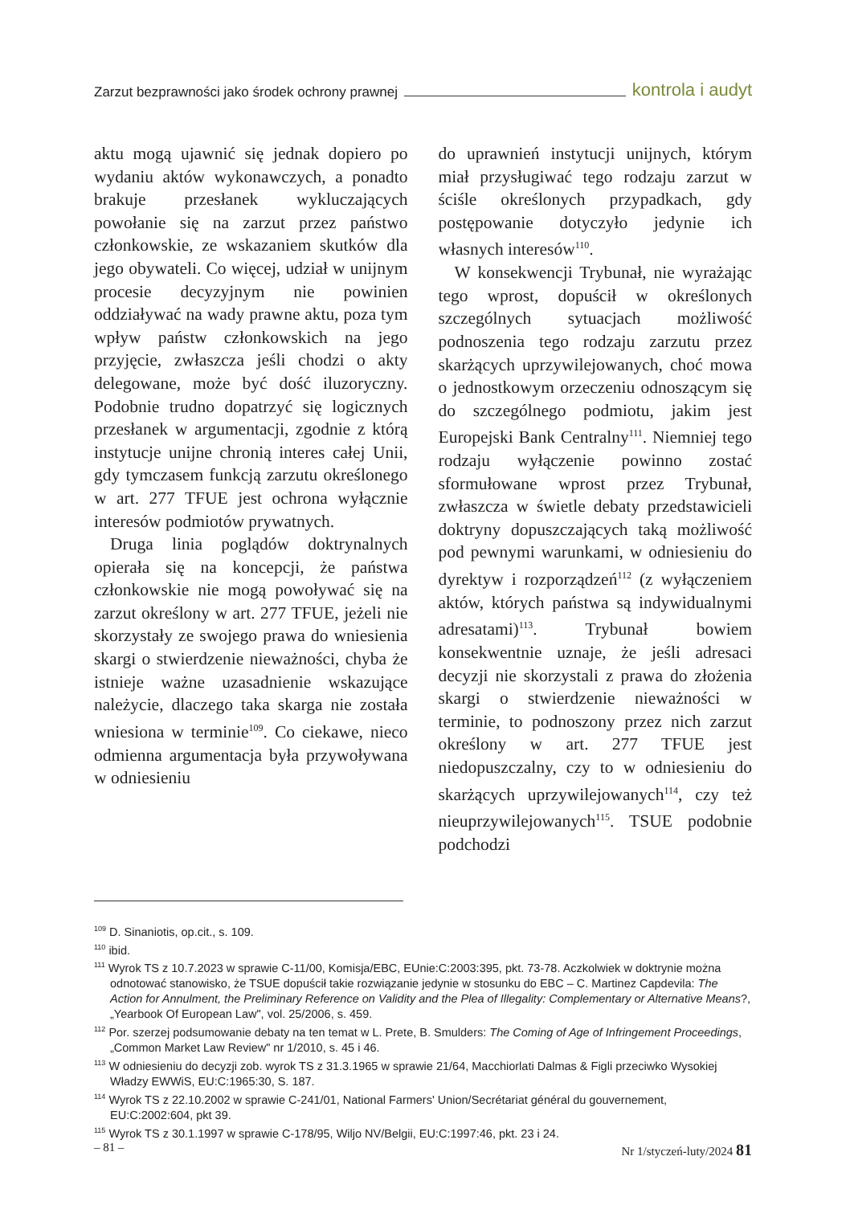Zarzut bezprawności jako środek ochrony prawnej kontrola i audyt
aktu mogą ujawnić się jednak dopiero po wydaniu aktów wykonawczych, a ponadto brakuje przesłanek wykluczających powołanie się na zarzut przez państwo członkowskie, ze wskazaniem skutków dla jego obywateli. Co więcej, udział w unijnym procesie decyzyjnym nie powinien oddziaływać na wady prawne aktu, poza tym wpływ państw członkowskich na jego przyjęcie, zwłaszcza jeśli chodzi o akty delegowane, może być dość iluzoryczny. Podobnie trudno dopatrzyć się logicznych przesłanek w argumentacji, zgodnie z którą instytucje unijne chronią interes całej Unii, gdy tymczasem funkcją zarzutu określonego w art. 277 TFUE jest ochrona wyłącznie interesów podmiotów prywatnych.
Druga linia poglądów doktrynalnych opierała się na koncepcji, że państwa członkowskie nie mogą powoływać się na zarzut określony w art. 277 TFUE, jeżeli nie skorzystały ze swojego prawa do wniesienia skargi o stwierdzenie nieważności, chyba że istnieje ważne uzasadnienie wskazujące należycie, dlaczego taka skarga nie została wniesiona w terminie<sup>109</sup>. Co ciekawe, nieco odmienna argumentacja była przywoływana w odniesieniu
do uprawnień instytucji unijnych, którym miał przysługiwać tego rodzaju zarzut w ściśle określonych przypadkach, gdy postępowanie dotyczyło jedynie ich własnych interesów<sup>110</sup>.
W konsekwencji Trybunał, nie wyrażając tego wprost, dopuścił w określonych szczególnych sytuacjach możliwość podnoszenia tego rodzaju zarzutu przez skarżących uprzywilejowanych, choć mowa o jednostkowym orzeczeniu odnoszącym się do szczególnego podmiotu, jakim jest Europejski Bank Centralny<sup>111</sup>. Niemniej tego rodzaju wyłączenie powinno zostać sformułowane wprost przez Trybunał, zwłaszcza w świetle debaty przedstawicieli doktryny dopuszczających taką możliwość pod pewnymi warunkami, w odniesieniu do dyrektyw i rozporządzeń<sup>112</sup> (z wyłączeniem aktów, których państwa są indywidualnymi adresatami)<sup>113</sup>. Trybunał bowiem konsekwentnie uznaje, że jeśli adresaci decyzji nie skorzystali z prawa do złożenia skargi o stwierdzenie nieważności w terminie, to podnoszony przez nich zarzut określony w art. 277 TFUE jest niedopuszczalny, czy to w odniesieniu do skarżących uprzywilejowanych<sup>114</sup>, czy też nieuprzywilejowanych<sup>115</sup>. TSUE podobnie podchodzi
<sup>109</sup> D. Sinaniotis, op.cit., s. 109.
<sup>110</sup> ibid.
<sup>111</sup> Wyrok TS z 10.7.2023 w sprawie C-11/00, Komisja/EBC, EUnie:C:2003:395, pkt. 73-78. Aczkolwiek w doktrynie można odnotować stanowisko, że TSUE dopuścił takie rozwiązanie jedynie w stosunku do EBC – C. Martinez Capdevila: The Action for Annulment, the Preliminary Reference on Validity and the Plea of Illegality: Complementary or Alternative Means?, „Yearbook Of European Law", vol. 25/2006, s. 459.
<sup>112</sup> Por. szerzej podsumowanie debaty na ten temat w L. Prete, B. Smulders: The Coming of Age of Infringement Proceedings, „Common Market Law Review" nr 1/2010, s. 45 i 46.
<sup>113</sup> W odniesieniu do decyzji zob. wyrok TS z 31.3.1965 w sprawie 21/64, Macchiorlati Dalmas & Figli przeciwko Wysokiej Władzy EWWiS, EU:C:1965:30, S. 187.
<sup>114</sup> Wyrok TS z 22.10.2002 w sprawie C-241/01, National Farmers' Union/Secrétariat général du gouvernement, EU:C:2002:604, pkt 39.
<sup>115</sup> Wyrok TS z 30.1.1997 w sprawie C-178/95, Wiljo NV/Belgii, EU:C:1997:46, pkt. 23 i 24.
– 81 – Nr 1/styczeń-luty/2024 81